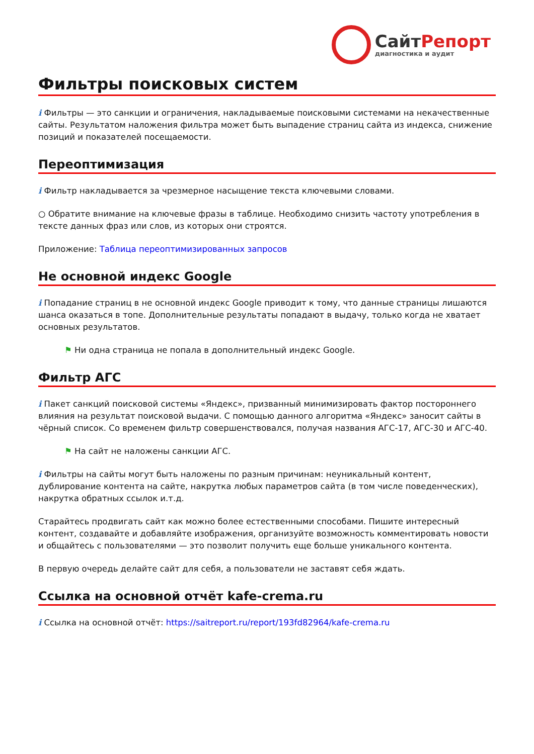СайтРепорт
диагностика и аудит
Фильтры поисковых систем
i Фильтры — это санкции и ограничения, накладываемые поисковыми системами на некачественные сайты. Результатом наложения фильтра может быть выпадение страниц сайта из индекса, снижение позиций и показателей посещаемости.
Переоптимизация
i Фильтр накладывается за чрезмерное насыщение текста ключевыми словами.
○ Обратите внимание на ключевые фразы в таблице. Необходимо снизить частоту употребления в тексте данных фраз или слов, из которых они строятся.
Приложение: Таблица переоптимизированных запросов
Не основной индекс Google
i Попадание страниц в не основной индекс Google приводит к тому, что данные страницы лишаются шанса оказаться в топе. Дополнительные результаты попадают в выдачу, только когда не хватает основных результатов.
⚑ Ни одна страница не попала в дополнительный индекс Google.
Фильтр АГС
i Пакет санкций поисковой системы «Яндекс», призванный минимизировать фактор постороннего влияния на результат поисковой выдачи. С помощью данного алгоритма «Яндекс» заносит сайты в чёрный список. Со временем фильтр совершенствовался, получая названия АГС-17, АГС-30 и АГС-40.
⚑ На сайт не наложены санкции АГС.
i Фильтры на сайты могут быть наложены по разным причинам: неуникальный контент, дублирование контента на сайте, накрутка любых параметров сайта (в том числе поведенческих), накрутка обратных ссылок и.т.д.
Старайтесь продвигать сайт как можно более естественными способами. Пишите интересный контент, создавайте и добавляйте изображения, организуйте возможность комментировать новости и общайтесь с пользователями — это позволит получить еще больше уникального контента.
В первую очередь делайте сайт для себя, а пользователи не заставят себя ждать.
Ссылка на основной отчёт kafe-crema.ru
i Ссылка на основной отчёт: https://saitreport.ru/report/193fd82964/kafe-crema.ru